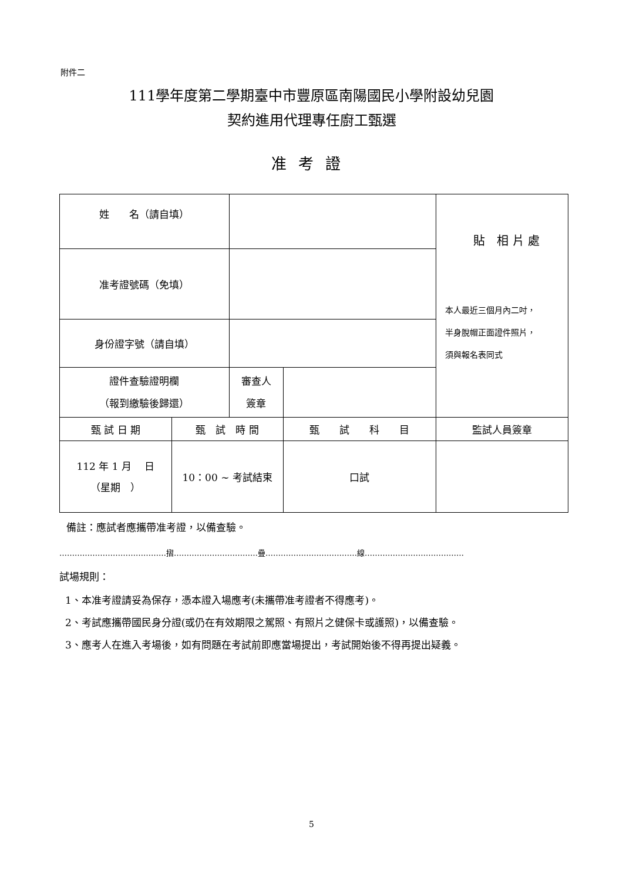附件二
111學年度第二學期臺中市豐原區南陽國民小學附設幼兒園
契約進用代理專任廚工甄選
准考證
| 姓 名（請自填） | | | | 貼 相 片 處 本人最近三個月內二吋， 半身脫帽正面證件照片， 須與報名表同式 |
| 准考證號碼（免填） | | | | |
| 身份證字號（請自填） | | | | |
| 證件查驗證明欄 （報到繳驗後歸還） | | 審查人 簽章 | | |
| 甄 試 日 期 | 甄 試 時 間 | | 甄 試 科 目 | 監試人員簽章 |
| 112 年 1 月 日 （星期 ） | 10：00 ~ 考試結束 | | 口試 | |
備註：應試者應攜帶准考證，以備查驗。
……………………………………摺……………………………疊………………………………線…………………………………
試場規則：
1、本准考證請妥為保存，憑本證入場應考(未攜帶准考證者不得應考)。
2、考試應攜帶國民身分證(或仍在有效期限之駕照、有照片之健保卡或護照)，以備查驗。
3、應考人在進入考場後，如有問題在考試前即應當場提出，考試開始後不得再提出疑義。
5